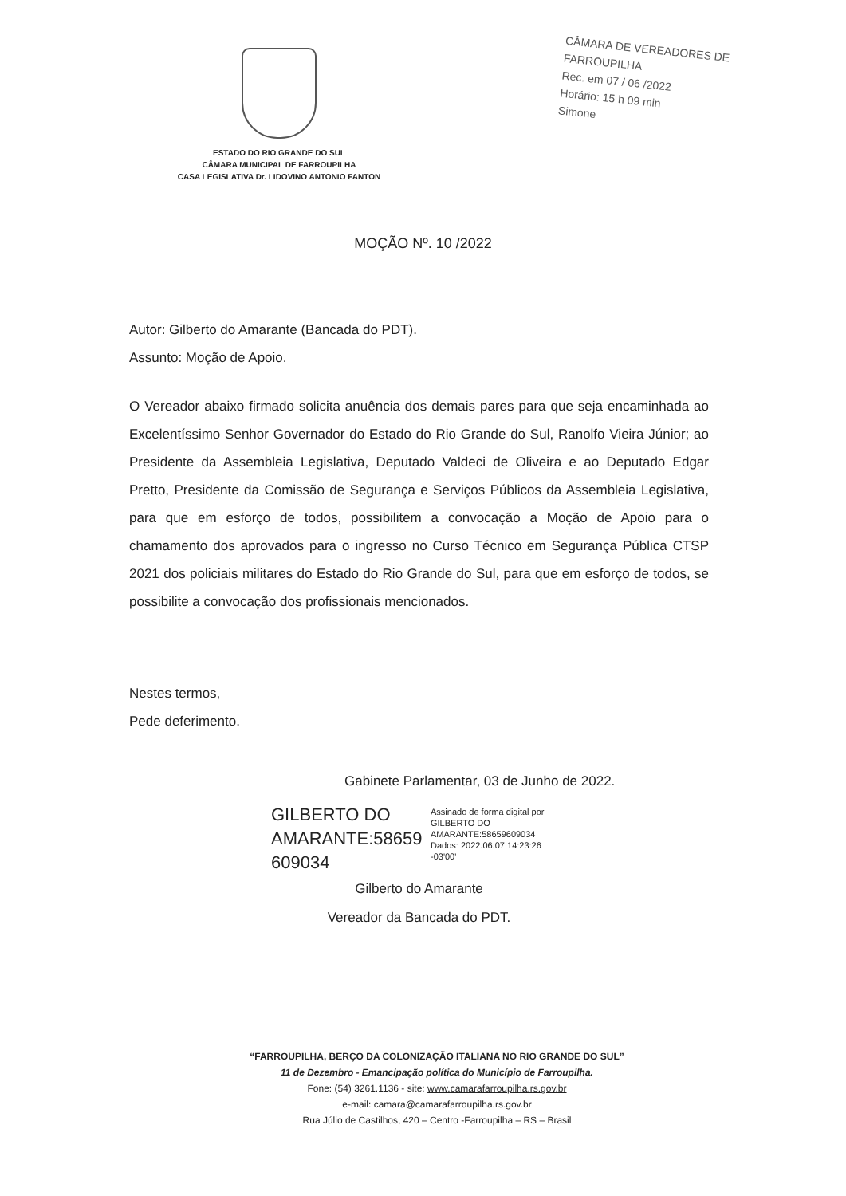ESTADO DO RIO GRANDE DO SUL
CÂMARA MUNICIPAL DE FARROUPILHA
CASA LEGISLATIVA Dr. LIDOVINO ANTONIO FANTON
CÂMARA DE VEREADORES DE FARROUPILHA
Rec. em 07 / 06 /2022
Horário: 15 h 09 min
Simone
MOÇÃO Nº. 10 /2022
Autor: Gilberto do Amarante (Bancada do PDT).
Assunto: Moção de Apoio.
O Vereador abaixo firmado solicita anuência dos demais pares para que seja encaminhada ao Excelentíssimo Senhor Governador do Estado do Rio Grande do Sul, Ranolfo Vieira Júnior; ao Presidente da Assembleia Legislativa, Deputado Valdeci de Oliveira e ao Deputado Edgar Pretto, Presidente da Comissão de Segurança e Serviços Públicos da Assembleia Legislativa, para que em esforço de todos, possibilitem a convocação a Moção de Apoio para o chamamento dos aprovados para o ingresso no Curso Técnico em Segurança Pública CTSP 2021 dos policiais militares do Estado do Rio Grande do Sul, para que em esforço de todos, se possibilite a convocação dos profissionais mencionados.
Nestes termos,
Pede deferimento.
Gabinete Parlamentar, 03 de Junho de 2022.
GILBERTO DO AMARANTE:58659 609034
Assinado de forma digital por
GILBERTO DO
AMARANTE:58659609034
Dados: 2022.06.07 14:23:26
-03'00'
Gilberto do Amarante
Vereador da Bancada do PDT.
“FARROUPILHA, BERÇO DA COLONIZAÇÃO ITALIANA NO RIO GRANDE DO SUL”
11 de Dezembro - Emancipação política do Município de Farroupilha.
Fone: (54) 3261.1136 - site: www.camarafarroupilha.rs.gov.br
e-mail: camara@camarafarroupilha.rs.gov.br
Rua Júlio de Castilhos, 420 – Centro -Farroupilha – RS – Brasil